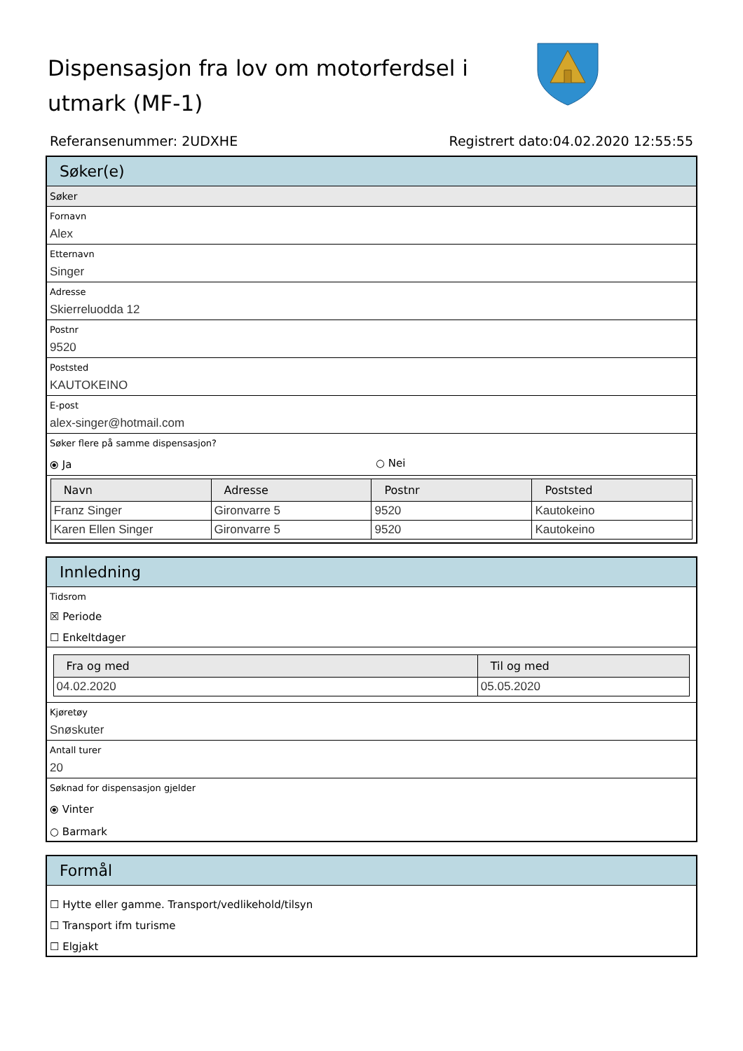Dispensasjon fra lov om motorferdsel i utmark (MF-1)
Referansenummer: 2UDXHE Registrert dato:04.02.2020 12:55:55
Søker(e)
Søker
Fornavn
Alex
Etternavn
Singer
Adresse
Skierreluodda 12
Postnr
9520
Poststed
KAUTOKEINO
E-post
alex-singer@hotmail.com
Søker flere på samme dispensasjon?
⦿ Ja ○ Nei
| Navn | Adresse | Postnr | Poststed |
| --- | --- | --- | --- |
| Franz Singer | Gironvarre 5 | 9520 | Kautokeino |
| Karen Ellen Singer | Gironvarre 5 | 9520 | Kautokeino |
Innledning
Tidsrom
☒ Periode
☐ Enkeltdager
| Fra og med | Til og med |
| --- | --- |
| 04.02.2020 | 05.05.2020 |
Kjøretøy
Snøskuter
Antall turer
20
Søknad for dispensasjon gjelder
⦿ Vinter
○ Barmark
Formål
☐ Hytte eller gamme. Transport/vedlikehold/tilsyn
☐ Transport ifm turisme
☐ Elgjakt